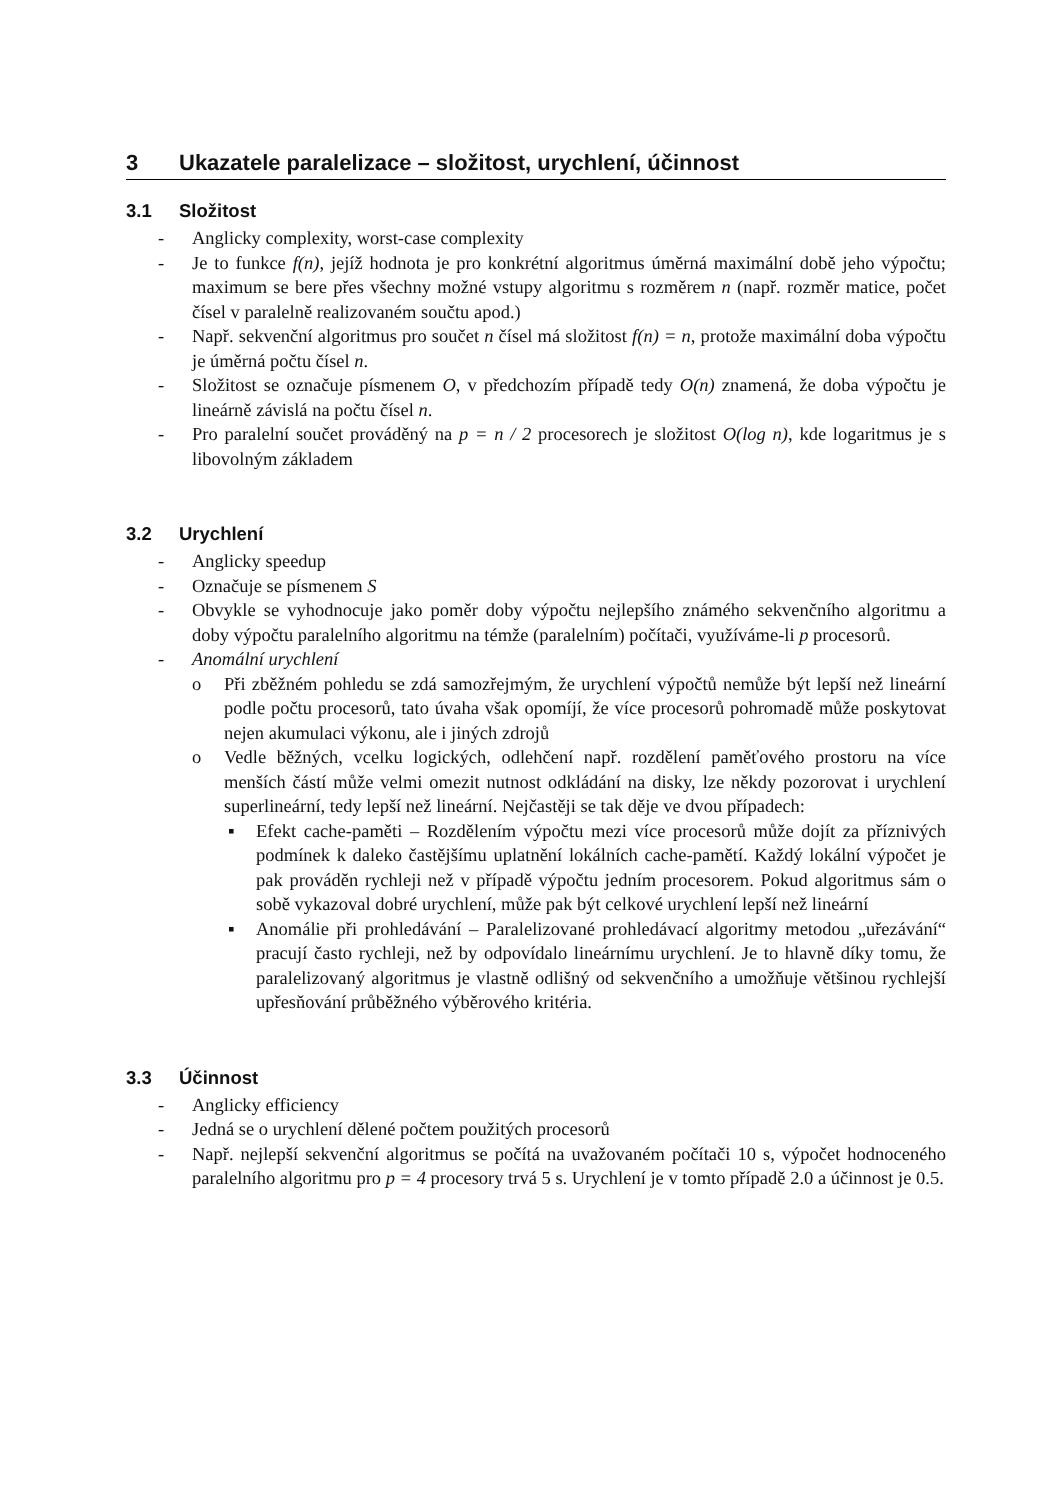3 Ukazatele paralelizace – složitost, urychlení, účinnost
3.1 Složitost
- Anglicky complexity, worst-case complexity
- Je to funkce f(n), jejíž hodnota je pro konkrétní algoritmus úměrná maximální době jeho výpočtu; maximum se bere přes všechny možné vstupy algoritmu s rozměrem n (např. rozměr matice, počet čísel v paralelně realizovaném součtu apod.)
- Např. sekvenční algoritmus pro součet n čísel má složitost f(n) = n, protože maximální doba výpočtu je úměrná počtu čísel n.
- Složitost se označuje písmenem O, v předchozím případě tedy O(n) znamená, že doba výpočtu je lineárně závislá na počtu čísel n.
- Pro paralelní součet prováděný na p = n / 2 procesorech je složitost O(log n), kde logaritmus je s libovolným základem
3.2 Urychlení
- Anglicky speedup
- Označuje se písmenem S
- Obvykle se vyhodnocuje jako poměr doby výpočtu nejlepšího známého sekvenčního algoritmu a doby výpočtu paralelního algoritmu na témže (paralelním) počítači, využíváme-li p procesorů.
- Anomální urychlení
o Při zběžném pohledu se zdá samozřejmým, že urychlení výpočtů nemůže být lepší než lineární podle počtu procesorů, tato úvaha však opomíjí, že více procesorů pohromadě může poskytovat nejen akumulaci výkonu, ale i jiných zdrojů
o Vedle běžných, vcelku logických, odlehčení např. rozdělení paměťového prostoru na více menších částí může velmi omezit nutnost odkládání na disky, lze někdy pozorovat i urychlení superlineární, tedy lepší než lineární. Nejčastěji se tak děje ve dvou případech:
▪ Efekt cache-paměti – Rozdělením výpočtu mezi více procesorů může dojít za příznivých podmínek k daleko častějšímu uplatnění lokálních cache-pamětí. Každý lokální výpočet je pak prováděn rychleji než v případě výpočtu jedním procesorem. Pokud algoritmus sám o sobě vykazoval dobré urychlení, může pak být celkové urychlení lepší než lineární
▪ Anomálie při prohledávání – Paralelizované prohledávací algoritmy metodou „uřezávání“ pracují často rychleji, než by odpovídalo lineárnímu urychlení. Je to hlavně díky tomu, že paralelizovaný algoritmus je vlastně odlišný od sekvenčního a umožňuje většinou rychlejší upřesňování průběžného výběrového kritéria.
3.3 Účinnost
- Anglicky efficiency
- Jedná se o urychlení dělené počtem použitých procesorů
- Např. nejlepší sekvenční algoritmus se počítá na uvažovaném počítači 10 s, výpočet hodnoceného paralelního algoritmu pro p = 4 procesory trvá 5 s. Urychlení je v tomto případě 2.0 a účinnost je 0.5.